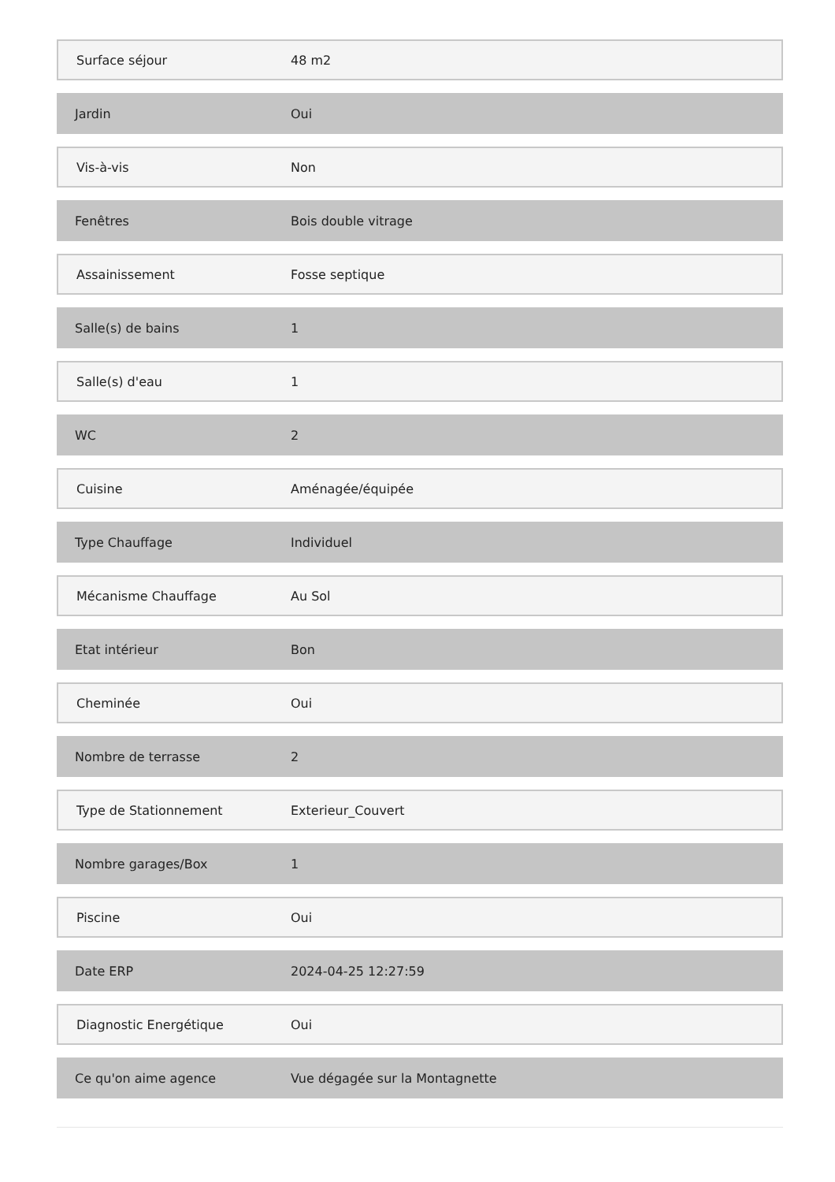| Surface séjour | 48 m2 |
| Jardin | Oui |
| Vis-à-vis | Non |
| Fenêtres | Bois double vitrage |
| Assainissement | Fosse septique |
| Salle(s) de bains | 1 |
| Salle(s) d'eau | 1 |
| WC | 2 |
| Cuisine | Aménagée/équipée |
| Type Chauffage | Individuel |
| Mécanisme Chauffage | Au Sol |
| Etat intérieur | Bon |
| Cheminée | Oui |
| Nombre de terrasse | 2 |
| Type de Stationnement | Exterieur_Couvert |
| Nombre garages/Box | 1 |
| Piscine | Oui |
| Date ERP | 2024-04-25 12:27:59 |
| Diagnostic Energétique | Oui |
| Ce qu'on aime agence | Vue dégagée sur la Montagnette |